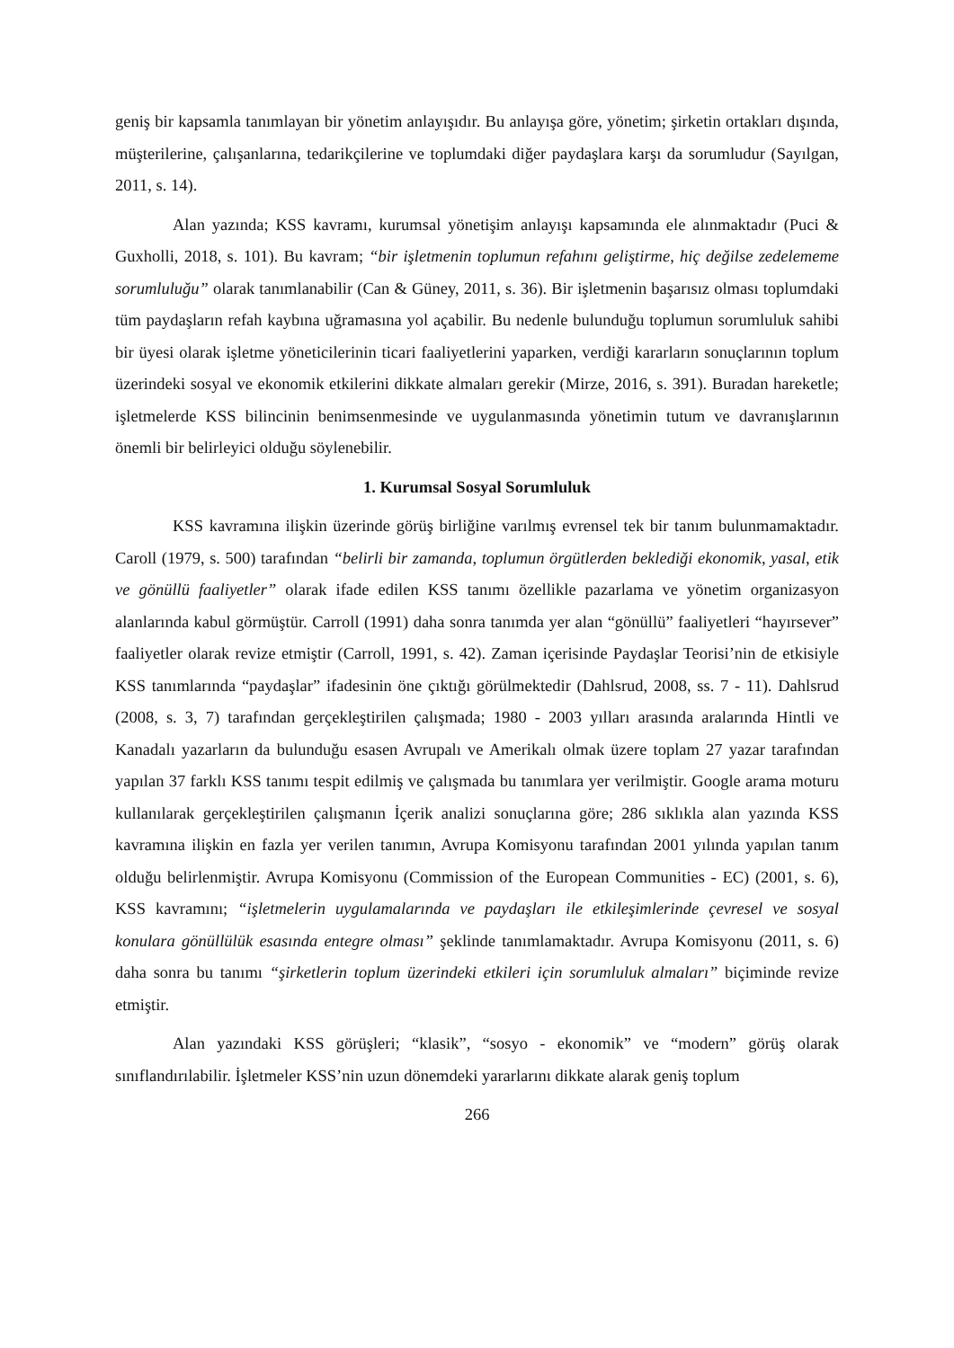geniş bir kapsamla tanımlayan bir yönetim anlayışıdır. Bu anlayışa göre, yönetim; şirketin ortakları dışında, müşterilerine, çalışanlarına, tedarikçilerine ve toplumdaki diğer paydaşlara karşı da sorumludur (Sayılgan, 2011, s. 14).
Alan yazında; KSS kavramı, kurumsal yönetişim anlayışı kapsamında ele alınmaktadır (Puci & Guxholli, 2018, s. 101). Bu kavram; “bir işletmenin toplumun refahını geliştirme, hiç değilse zedelememe sorumluluğu” olarak tanımlanabilir (Can & Güney, 2011, s. 36). Bir işletmenin başarısız olması toplumdaki tüm paydaşların refah kaybına uğramasına yol açabilir. Bu nedenle bulunduğu toplumun sorumluluk sahibi bir üyesi olarak işletme yöneticilerinin ticari faaliyetlerini yaparken, verdiği kararların sonuçlarının toplum üzerindeki sosyal ve ekonomik etkilerini dikkate almaları gerekir (Mirze, 2016, s. 391). Buradan hareketle; işletmelerde KSS bilincinin benimsenmesinde ve uygulanmasında yönetimin tutum ve davranışlarının önemli bir belirleyici olduğu söylenebilir.
1. Kurumsal Sosyal Sorumluluk
KSS kavramına ilişkin üzerinde görüş birliğine varılmış evrensel tek bir tanım bulunmamaktadır. Caroll (1979, s. 500) tarafından “belirli bir zamanda, toplumun örgütlerden beklediği ekonomik, yasal, etik ve gönüllü faaliyetler” olarak ifade edilen KSS tanımı özellikle pazarlama ve yönetim organizasyon alanlarında kabul görmüştür. Carroll (1991) daha sonra tanımda yer alan “gönüllü” faaliyetleri “hayırsever” faaliyetler olarak revize etmiştir (Carroll, 1991, s. 42). Zaman içerisinde Paydaşlar Teorisi’nin de etkisiyle KSS tanımlarında “paydaşlar” ifadesinin öne çıktığı görülmektedir (Dahlsrud, 2008, ss. 7 - 11). Dahlsrud (2008, s. 3, 7) tarafından gerçekleştirilen çalışmada; 1980 - 2003 yılları arasında aralarında Hintli ve Kanadalı yazarların da bulunduğu esasen Avrupalı ve Amerikalı olmak üzere toplam 27 yazar tarafından yapılan 37 farklı KSS tanımı tespit edilmiş ve çalışmada bu tanımlara yer verilmiştir. Google arama moturu kullanılarak gerçekleştirilen çalışmanın İçerik analizi sonuçlarına göre; 286 sıklıkla alan yazında KSS kavramına ilişkin en fazla yer verilen tanımın, Avrupa Komisyonu tarafından 2001 yılında yapılan tanım olduğu belirlenmiştir. Avrupa Komisyonu (Commission of the European Communities - EC) (2001, s. 6), KSS kavramını; “işletmelerin uygulamalarında ve paydaşları ile etkileşimlerinde çevresel ve sosyal konulara gönüllülük esasında entegre olması” şeklinde tanımlamaktadır. Avrupa Komisyonu (2011, s. 6) daha sonra bu tanımı “şirketlerin toplum üzerindeki etkileri için sorumluluk almaları” biçiminde revize etmiştir.
Alan yazındaki KSS görüşleri; “klasik”, “sosyo - ekonomik” ve “modern” görüş olarak sınıflandırılabilir. İşletmeler KSS’nin uzun dönemdeki yararlarını dikkate alarak geniş toplum
266